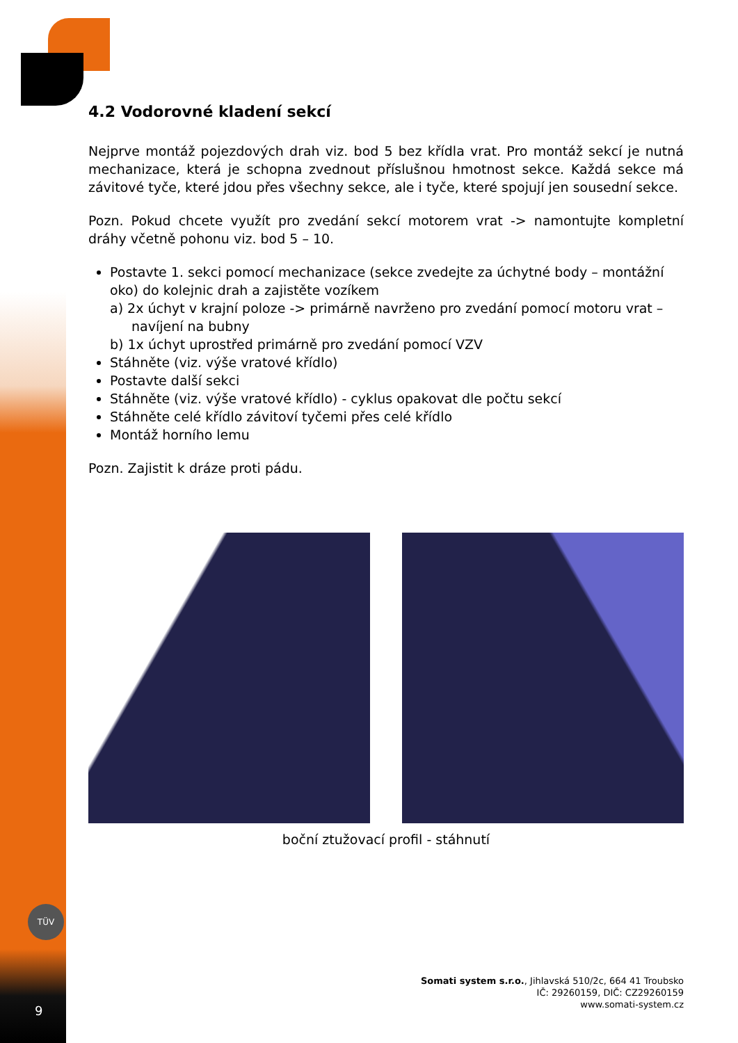TÜV
4.2 Vodorovné kladení sekcí
Nejprve montáž pojezdových drah viz. bod 5 bez křídla vrat. Pro montáž sekcí je nutná mechanizace, která je schopna zvednout příslušnou hmotnost sekce. Každá sekce má závitové tyče, které jdou přes všechny sekce, ale i tyče, které spojují jen sousední sekce.
Pozn. Pokud chcete využít pro zvedání sekcí motorem vrat -> namontujte kompletní dráhy včetně pohonu viz. bod 5 – 10.
Postavte 1. sekci pomocí mechanizace (sekce zvedejte za úchytné body – montážní oko) do kolejnic drah a zajistěte vozíkem
a) 2x úchyt v krajní poloze -> primárně navrženo pro zvedání pomocí motoru vrat – navíjení na bubny
b) 1x úchyt uprostřed primárně pro zvedání pomocí VZV
Stáhněte (viz. výše vratové křídlo)
Postavte další sekci
Stáhněte (viz. výše vratové křídlo) - cyklus opakovat dle počtu sekcí
Stáhněte celé křídlo závitoví tyčemi přes celé křídlo
Montáž horního lemu
Pozn. Zajistit k dráze proti pádu.
boční ztužovací profil - stáhnutí
Somati system s.r.o., Jihlavská 510/2c, 664 41 Troubsko
IČ: 29260159, DIČ: CZ29260159
www.somati-system.cz
9